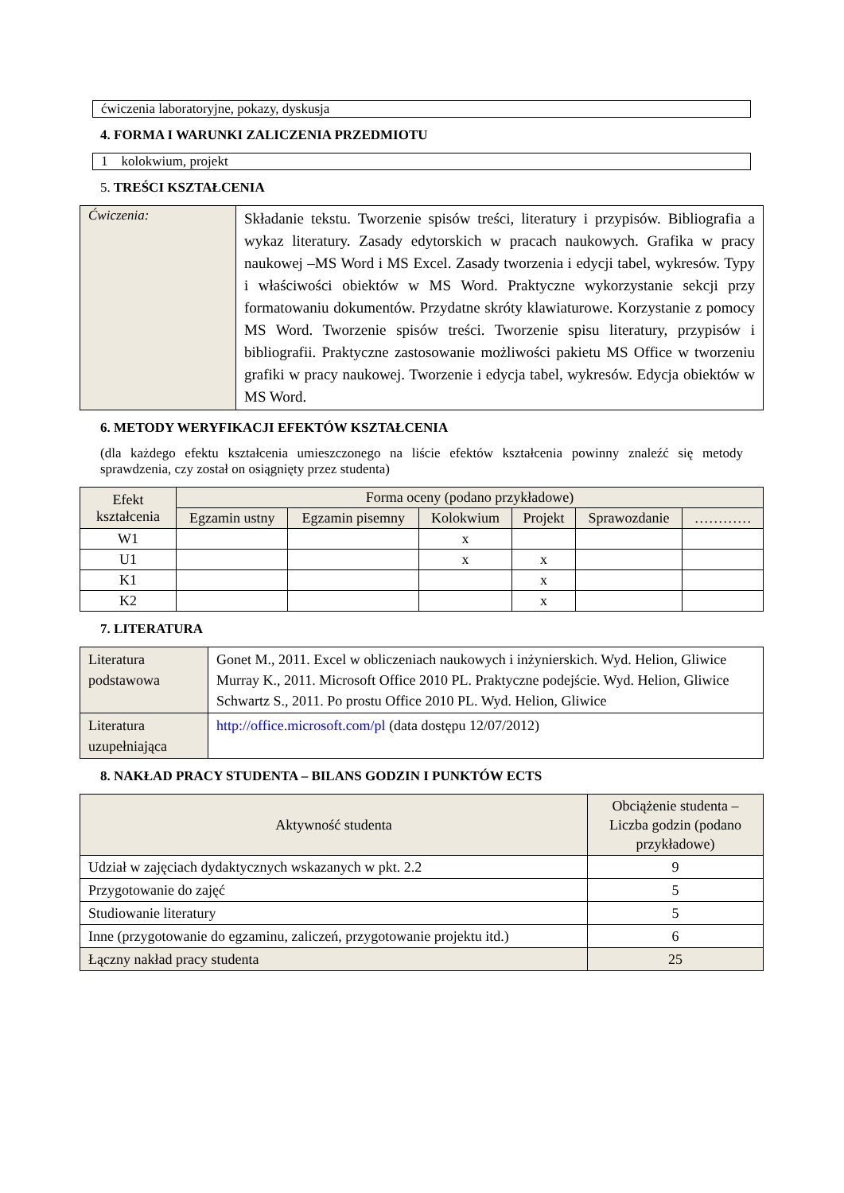ćwiczenia laboratoryjne, pokazy, dyskusja
4. FORMA I WARUNKI ZALICZENIA PRZEDMIOTU
1 kolokwium, projekt
5. TREŚCI KSZTAŁCENIA
| Ćwiczenia: | Składanie tekstu. Tworzenie spisów treści, literatury i przypisów. Bibliografia a wykaz literatury. Zasady edytorskich w pracach naukowych. Grafika w pracy naukowej –MS Word i MS Excel. Zasady tworzenia i edycji tabel, wykresów. Typy i właściwości obiektów w MS Word. Praktyczne wykorzystanie sekcji przy formatowaniu dokumentów. Przydatne skróty klawiaturowe. Korzystanie z pomocy MS Word. Tworzenie spisów treści. Tworzenie spisu literatury, przypisów i bibliografii. Praktyczne zastosowanie możliwości pakietu MS Office w tworzeniu grafiki w pracy naukowej. Tworzenie i edycja tabel, wykresów. Edycja obiektów w MS Word. |
6. METODY WERYFIKACJI EFEKTÓW KSZTAŁCENIA
(dla każdego efektu kształcenia umieszczonego na liście efektów kształcenia powinny znaleźć się metody sprawdzenia, czy został on osiągnięty przez studenta)
| Efekt kształcenia | Forma oceny (podano przykładowe) | | | | | |
| --- | --- | --- | --- | --- | --- | --- |
| | Egzamin ustny | Egzamin pisemny | Kolokwium | Projekt | Sprawozdanie | ………… |
| W1 | | | x | | | |
| U1 | | | x | x | | |
| K1 | | | | x | | |
| K2 | | | | x | | |
7. LITERATURA
| Literatura podstawowa | Gonet M., 2011. Excel w obliczeniach naukowych i inżynierskich. Wyd. Helion, Gliwice Murray K., 2011. Microsoft Office 2010 PL. Praktyczne podejście. Wyd. Helion, Gliwice Schwartz S., 2011. Po prostu Office 2010 PL. Wyd. Helion, Gliwice |
| Literatura uzupełniająca | http://office.microsoft.com/pl (data dostępu 12/07/2012) |
8. NAKŁAD PRACY STUDENTA – BILANS GODZIN I PUNKTÓW ECTS
| Aktywność studenta | Obciążenie studenta – Liczba godzin (podano przykładowe) |
| --- | --- |
| Udział w zajęciach dydaktycznych wskazanych w pkt. 2.2 | 9 |
| Przygotowanie do zajęć | 5 |
| Studiowanie literatury | 5 |
| Inne (przygotowanie do egzaminu, zaliczeń, przygotowanie projektu itd.) | 6 |
| Łączny nakład pracy studenta | 25 |